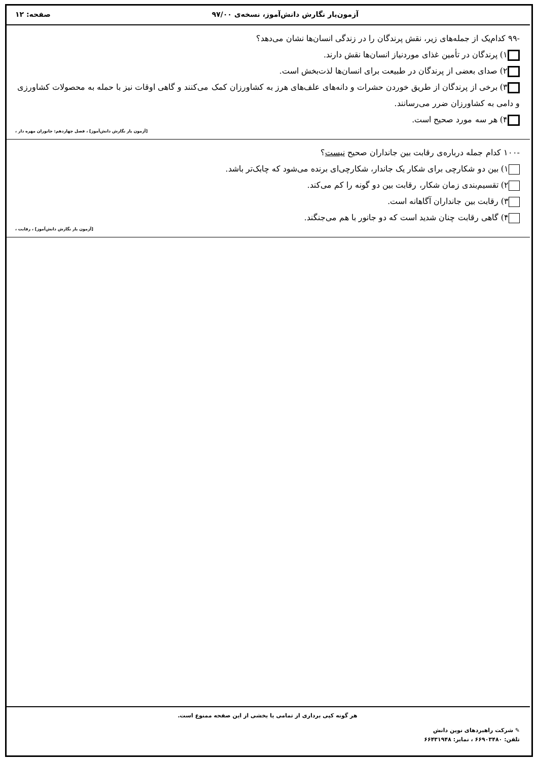آزمون‌یار نگارش دانش‌آموز، نسخه‌ی ۹۷/۰۰ صفحه: ۱۲
-۹۹ کدام‌یک از جمله‌های زیر، نقش پرندگان را در زندگی انسان‌ها نشان می‌دهد؟
۱) پرندگان در تأمین غذای موردنیاز انسان‌ها نقش دارند.
۲) صدای بعضی از پرندگان در طبیعت برای انسان‌ها لذت‌بخش است.
۳) برخی از پرندگان از طریق خوردن حشرات و دانه‌های علف‌های هرز به کشاورزان کمک می‌کنند و گاهی اوقات نیز با حمله به محصولات کشاورزی و دامی به کشاورزان ضرر می‌رسانند.
۴) هر سه مورد صحیح است.
[آزمون یار نگارش دانش‌آموز] ، فصل چهاردهم: جانوران مهره دار ،
-۱۰۰ کدام جمله درباره‌ی رقابت بین جانداران صحیح نیست؟
۱) بین دو شکارچی برای شکار یک جاندار، شکارچی‌ای برنده می‌شود که چابک‌تر باشد.
۲) تقسیم‌بندی زمان شکار، رقابت بین دو گونه را کم می‌کند.
۳) رقابت بین جانداران آگاهانه است.
۴) گاهی رقابت چنان شدید است که دو جانور با هم می‌جنگند.
[آزمون یار نگارش دانش‌آموز] ، رقابت ،
هر گونه کپی برداری از تمامی یا بخشی از این صفحه ممنوع است.
✎ شرکت راهبردهای نوین دانش
تلفن: ۶۶۹۰۳۴۸۰ ، نمابر: ۶۶۴۳۱۹۴۸